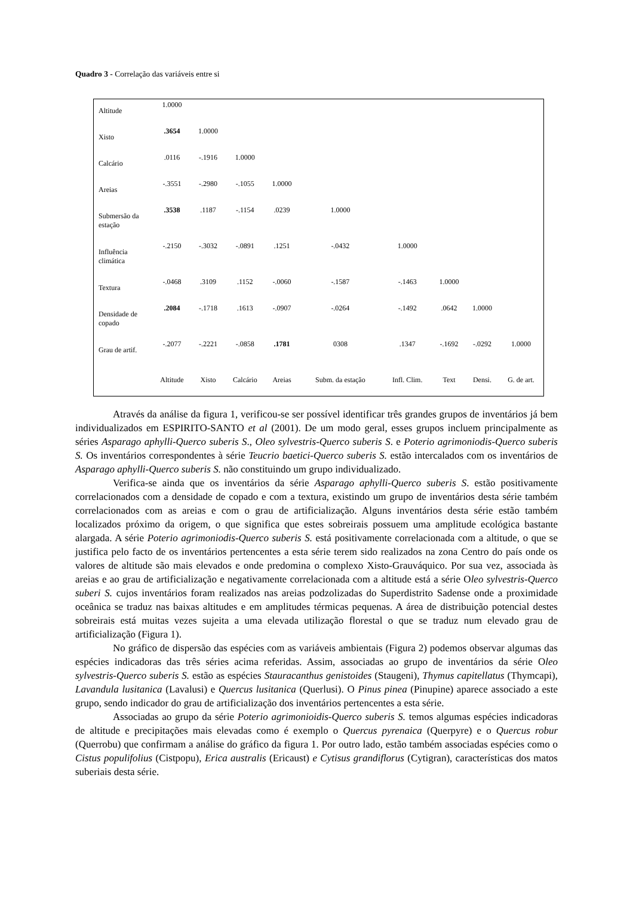Quadro 3 - Correlação das variáveis entre si
| Altitude | 1.0000 | | | | | | | | |
| Xisto | .3654 | 1.0000 | | | | | | | |
| Calcário | .0116 | -.1916 | 1.0000 | | | | | | |
| Areias | -.3551 | -.2980 | -.1055 | 1.0000 | | | | | |
| Submersão da estação | .3538 | .1187 | -.1154 | .0239 | 1.0000 | | | | |
| Influência climática | -.2150 | -.3032 | -.0891 | .1251 | -.0432 | 1.0000 | | | |
| Textura | -.0468 | .3109 | .1152 | -.0060 | -.1587 | -.1463 | 1.0000 | | |
| Densidade de copado | .2084 | -.1718 | .1613 | -.0907 | -.0264 | -.1492 | .0642 | 1.0000 | |
| Grau de artif. | -.2077 | -.2221 | -.0858 | .1781 | 0308 | .1347 | -.1692 | -.0292 | 1.0000 |
| | Altitude | Xisto | Calcário | Areias | Subm. da estação | Infl. Clim. | Text | Densi. | G. de art. |
Através da análise da figura 1, verificou-se ser possível identificar três grandes grupos de inventários já bem individualizados em ESPIRITO-SANTO et al (2001). De um modo geral, esses grupos incluem principalmente as séries Asparago aphylli-Querco suberis S., Oleo sylvestris-Querco suberis S. e Poterio agrimoniodis-Querco suberis S. Os inventários correspondentes à série Teucrio baetici-Querco suberis S. estão intercalados com os inventários de Asparago aphylli-Querco suberis S. não constituindo um grupo individualizado.
Verifica-se ainda que os inventários da série Asparago aphylli-Querco suberis S. estão positivamente correlacionados com a densidade de copado e com a textura, existindo um grupo de inventários desta série também correlacionados com as areias e com o grau de artificialização. Alguns inventários desta série estão também localizados próximo da origem, o que significa que estes sobreirais possuem uma amplitude ecológica bastante alargada. A série Poterio agrimoniodis-Querco suberis S. está positivamente correlacionada com a altitude, o que se justifica pelo facto de os inventários pertencentes a esta série terem sido realizados na zona Centro do país onde os valores de altitude são mais elevados e onde predomina o complexo Xisto-Grauváquico. Por sua vez, associada às areias e ao grau de artificialização e negativamente correlacionada com a altitude está a série Oleo sylvestris-Querco suberi S. cujos inventários foram realizados nas areias podzolizadas do Superdistrito Sadense onde a proximidade oceânica se traduz nas baixas altitudes e em amplitudes térmicas pequenas. A área de distribuição potencial destes sobreirais está muitas vezes sujeita a uma elevada utilização florestal o que se traduz num elevado grau de artificialização (Figura 1).
No gráfico de dispersão das espécies com as variáveis ambientais (Figura 2) podemos observar algumas das espécies indicadoras das três séries acima referidas. Assim, associadas ao grupo de inventários da série Oleo sylvestris-Querco suberis S. estão as espécies Stauracanthus genistoides (Staugeni), Thymus capitellatus (Thymcapi), Lavandula lusitanica (Lavalusi) e Quercus lusitanica (Querlusi). O Pinus pinea (Pinupine) aparece associado a este grupo, sendo indicador do grau de artificialização dos inventários pertencentes a esta série.
Associadas ao grupo da série Poterio agrimonioidis-Querco suberis S. temos algumas espécies indicadoras de altitude e precipitações mais elevadas como é exemplo o Quercus pyrenaica (Querpyre) e o Quercus robur (Querrobu) que confirmam a análise do gráfico da figura 1. Por outro lado, estão também associadas espécies como o Cistus populifolius (Cistpopu), Erica australis (Ericaust) e Cytisus grandiflorus (Cytigran), características dos matos suberiais desta série.